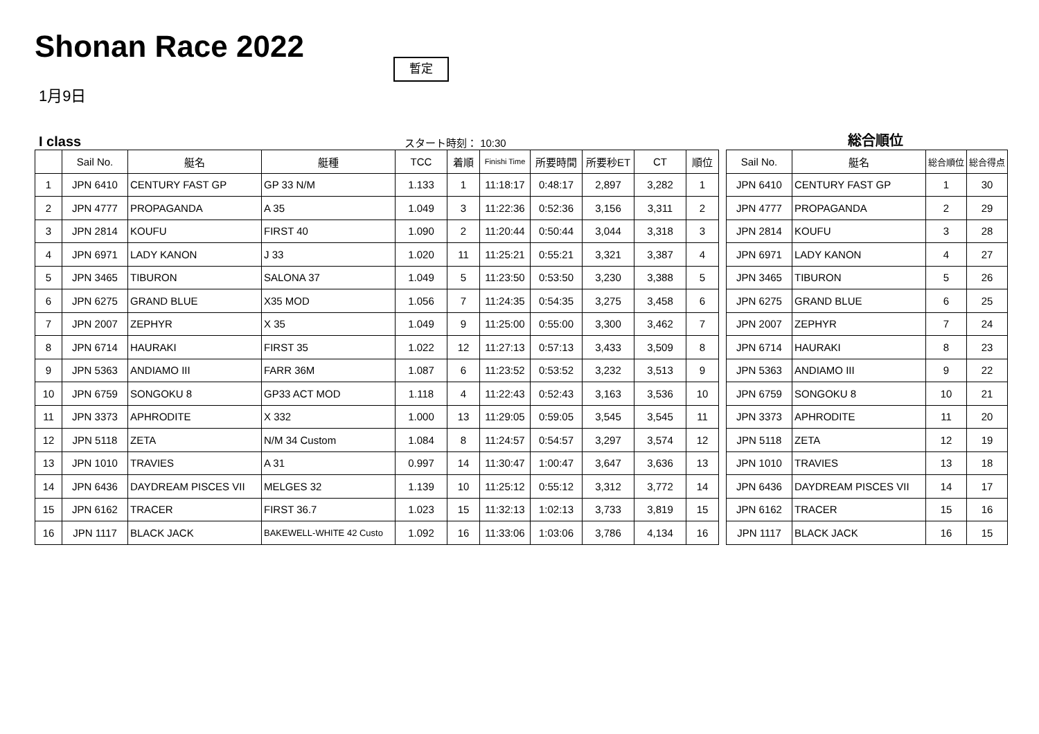Shonan Race 2022 暫定
1月9日
I class スタート時刻： 10:30 総合順位
| | Sail No. | 艇名 | 艇種 | TCC | 着順 | Finishi Time | 所要時間 | 所要秒ET | CT | 順位 |
| --- | --- | --- | --- | --- | --- | --- | --- | --- | --- | --- |
| 1 | JPN 6410 | CENTURY FAST GP | GP 33 N/M | 1.133 | 1 | 11:18:17 | 0:48:17 | 2,897 | 3,282 | 1 |
| 2 | JPN 4777 | PROPAGANDA | A 35 | 1.049 | 3 | 11:22:36 | 0:52:36 | 3,156 | 3,311 | 2 |
| 3 | JPN 2814 | KOUFU | FIRST 40 | 1.090 | 2 | 11:20:44 | 0:50:44 | 3,044 | 3,318 | 3 |
| 4 | JPN 6971 | LADY KANON | J 33 | 1.020 | 11 | 11:25:21 | 0:55:21 | 3,321 | 3,387 | 4 |
| 5 | JPN 3465 | TIBURON | SALONA 37 | 1.049 | 5 | 11:23:50 | 0:53:50 | 3,230 | 3,388 | 5 |
| 6 | JPN 6275 | GRAND BLUE | X35 MOD | 1.056 | 7 | 11:24:35 | 0:54:35 | 3,275 | 3,458 | 6 |
| 7 | JPN 2007 | ZEPHYR | X 35 | 1.049 | 9 | 11:25:00 | 0:55:00 | 3,300 | 3,462 | 7 |
| 8 | JPN 6714 | HAURAKI | FIRST 35 | 1.022 | 12 | 11:27:13 | 0:57:13 | 3,433 | 3,509 | 8 |
| 9 | JPN 5363 | ANDIAMO III | FARR 36M | 1.087 | 6 | 11:23:52 | 0:53:52 | 3,232 | 3,513 | 9 |
| 10 | JPN 6759 | SONGOKU 8 | GP33 ACT MOD | 1.118 | 4 | 11:22:43 | 0:52:43 | 3,163 | 3,536 | 10 |
| 11 | JPN 3373 | APHRODITE | X 332 | 1.000 | 13 | 11:29:05 | 0:59:05 | 3,545 | 3,545 | 11 |
| 12 | JPN 5118 | ZETA | N/M 34 Custom | 1.084 | 8 | 11:24:57 | 0:54:57 | 3,297 | 3,574 | 12 |
| 13 | JPN 1010 | TRAVIES | A 31 | 0.997 | 14 | 11:30:47 | 1:00:47 | 3,647 | 3,636 | 13 |
| 14 | JPN 6436 | DAYDREAM PISCES VII | MELGES 32 | 1.139 | 10 | 11:25:12 | 0:55:12 | 3,312 | 3,772 | 14 |
| 15 | JPN 6162 | TRACER | FIRST 36.7 | 1.023 | 15 | 11:32:13 | 1:02:13 | 3,733 | 3,819 | 15 |
| 16 | JPN 1117 | BLACK JACK | BAKEWELL-WHITE 42 Custo | 1.092 | 16 | 11:33:06 | 1:03:06 | 3,786 | 4,134 | 16 |
| Sail No. | 艇名 | 総合順位 | 総合得点 |
| --- | --- | --- | --- |
| JPN 6410 | CENTURY FAST GP | 1 | 30 |
| JPN 4777 | PROPAGANDA | 2 | 29 |
| JPN 2814 | KOUFU | 3 | 28 |
| JPN 6971 | LADY KANON | 4 | 27 |
| JPN 3465 | TIBURON | 5 | 26 |
| JPN 6275 | GRAND BLUE | 6 | 25 |
| JPN 2007 | ZEPHYR | 7 | 24 |
| JPN 6714 | HAURAKI | 8 | 23 |
| JPN 5363 | ANDIAMO III | 9 | 22 |
| JPN 6759 | SONGOKU 8 | 10 | 21 |
| JPN 3373 | APHRODITE | 11 | 20 |
| JPN 5118 | ZETA | 12 | 19 |
| JPN 1010 | TRAVIES | 13 | 18 |
| JPN 6436 | DAYDREAM PISCES VII | 14 | 17 |
| JPN 6162 | TRACER | 15 | 16 |
| JPN 1117 | BLACK JACK | 16 | 15 |